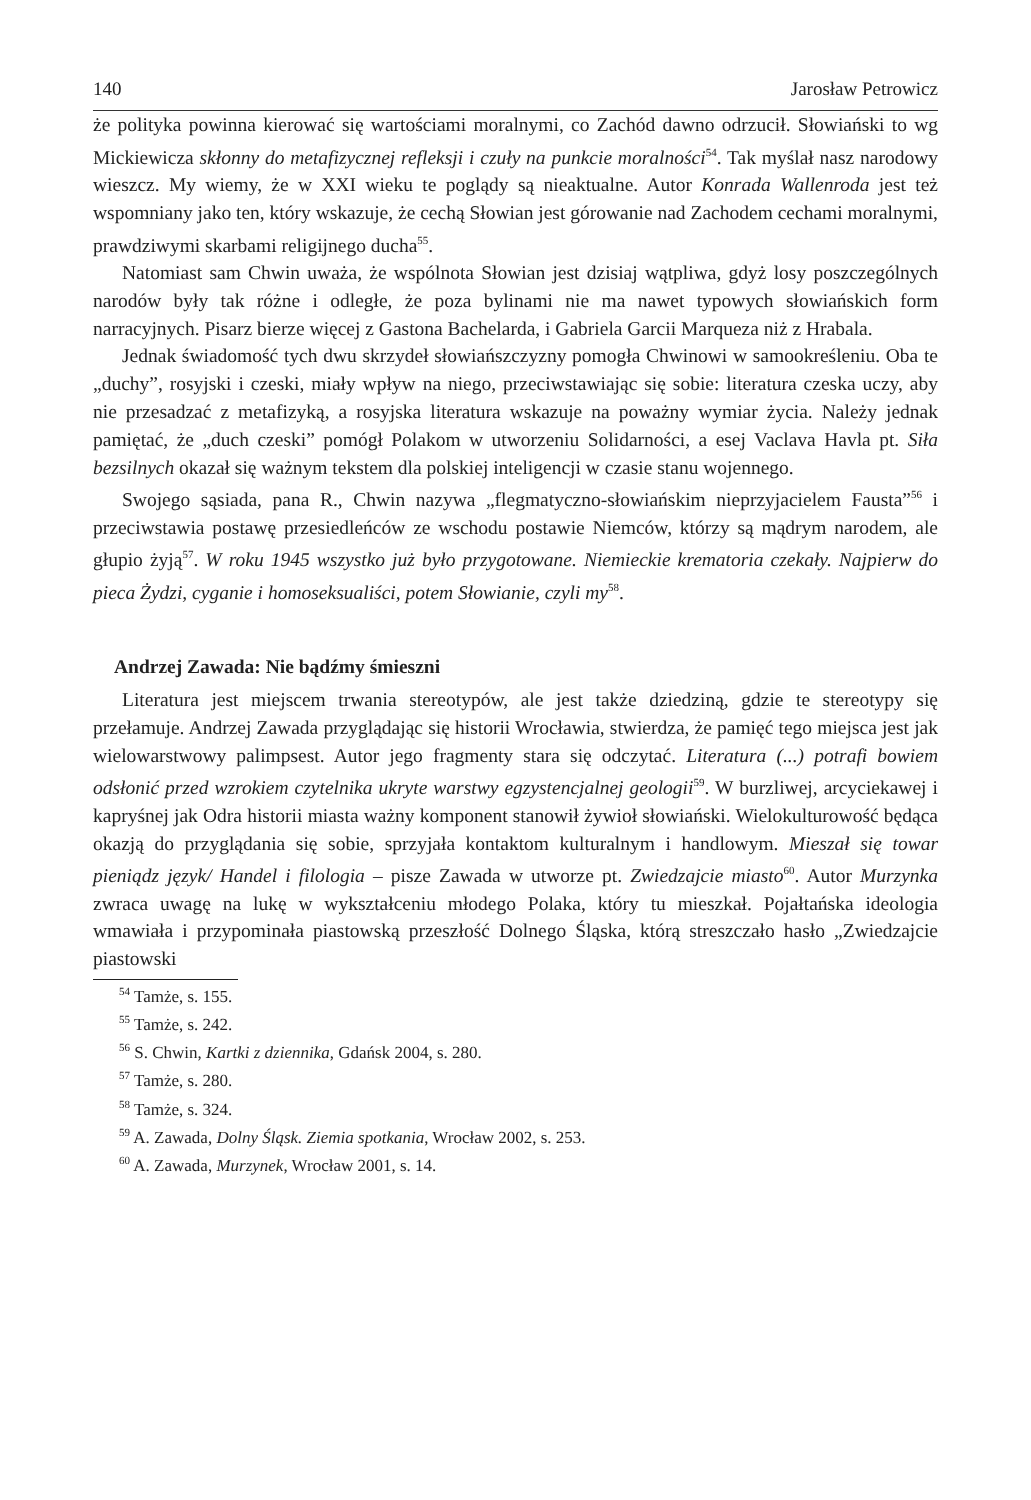140 Jarosław Petrowicz
że polityka powinna kierować się wartościami moralnymi, co Zachód dawno odrzucił. Słowiański to wg Mickiewicza skłonny do metafizycznej refleksji i czuły na punkcie moralności<sup>54</sup>. Tak myślał nasz narodowy wieszcz. My wiemy, że w XXI wieku te poglądy są nieaktualne. Autor Konrada Wallenroda jest też wspomniany jako ten, który wskazuje, że cechą Słowian jest górowanie nad Zachodem cechami moralnymi, prawdziwymi skarbami religijnego ducha<sup>55</sup>.
Natomiast sam Chwin uważa, że wspólnota Słowian jest dzisiaj wątpliwa, gdyż losy poszczególnych narodów były tak różne i odległe, że poza bylinami nie ma nawet typowych słowiańskich form narracyjnych. Pisarz bierze więcej z Gastona Bachelarda, i Gabriela Garcii Marqueza niż z Hrabala.
Jednak świadomość tych dwu skrzydeł słowiańszczyzny pomogła Chwinowi w samookreśleniu. Oba te „duchy”, rosyjski i czeski, miały wpływ na niego, przeciwstawiając się sobie: literatura czeska uczy, aby nie przesadzać z metafizyką, a rosyjska literatura wskazuje na poważny wymiar życia. Należy jednak pamiętać, że „duch czeski” pomógł Polakom w utworzeniu Solidarności, a esej Vaclava Havla pt. Siła bezsilnych okazał się ważnym tekstem dla polskiej inteligencji w czasie stanu wojennego.
Swojego sąsiada, pana R., Chwin nazywa „flegmatyczno-słowiańskim nieprzyjacielem Fausta”<sup>56</sup> i przeciwstawia postawę przesiedleńców ze wschodu postawie Niemców, którzy są mądrym narodem, ale głupio żyją<sup>57</sup>. W roku 1945 wszystko już było przygotowane. Niemieckie krematoria czekały. Najpierw do pieca Żydzi, cyganie i homoseksualiści, potem Słowianie, czyli my<sup>58</sup>.
Andrzej Zawada: Nie bądźmy śmieszni
Literatura jest miejscem trwania stereotypów, ale jest także dziedziną, gdzie te stereotypy się przełamuje. Andrzej Zawada przyglądając się historii Wrocławia, stwierdza, że pamięć tego miejsca jest jak wielowarstwowy palimpsest. Autor jego fragmenty stara się odczytać. Literatura (...) potrafi bowiem odsłonić przed wzrokiem czytelnika ukryte warstwy egzystencjalnej geologii<sup>59</sup>. W burzliwej, arcyciekawej i kapryśnej jak Odra historii miasta ważny komponent stanowił żywioł słowiański. Wielokulturowość będąca okazją do przyglądania się sobie, sprzyjała kontaktom kulturalnym i handlowym. Mieszał się towar pieniądz język/ Handel i filologia – pisze Zawada w utworze pt. Zwiedzajcie miasto<sup>60</sup>. Autor Murzynka zwraca uwagę na lukę w wykształceniu młodego Polaka, który tu mieszkał. Pojałtańska ideologia wmawiała i przypominała piastowską przeszłość Dolnego Śląska, którą streszczało hasło „Zwiedzajcie piastowski
<sup>54</sup> Tamże, s. 155.
<sup>55</sup> Tamże, s. 242.
<sup>56</sup> S. Chwin, Kartki z dziennika, Gdańsk 2004, s. 280.
<sup>57</sup> Tamże, s. 280.
<sup>58</sup> Tamże, s. 324.
<sup>59</sup> A. Zawada, Dolny Śląsk. Ziemia spotkania, Wrocław 2002, s. 253.
<sup>60</sup> A. Zawada, Murzynek, Wrocław 2001, s. 14.